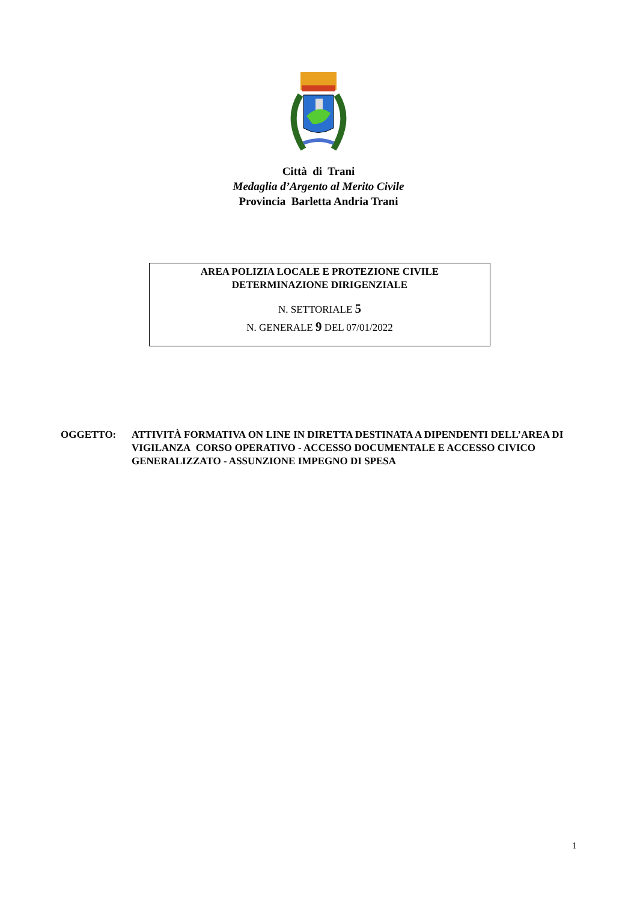Città di Trani
Medaglia d’Argento al Merito Civile
Provincia Barletta Andria Trani
AREA POLIZIA LOCALE E PROTEZIONE CIVILE
DETERMINAZIONE DIRIGENZIALE
N. SETTORIALE 5
N. GENERALE 9 DEL 07/01/2022
OGGETTO: ATTIVITÀ FORMATIVA ON LINE IN DIRETTA DESTINATA A DIPENDENTI DELL’AREA DI VIGILANZA CORSO OPERATIVO - ACCESSO DOCUMENTALE E ACCESSO CIVICO GENERALIZZATO - ASSUNZIONE IMPEGNO DI SPESA
1